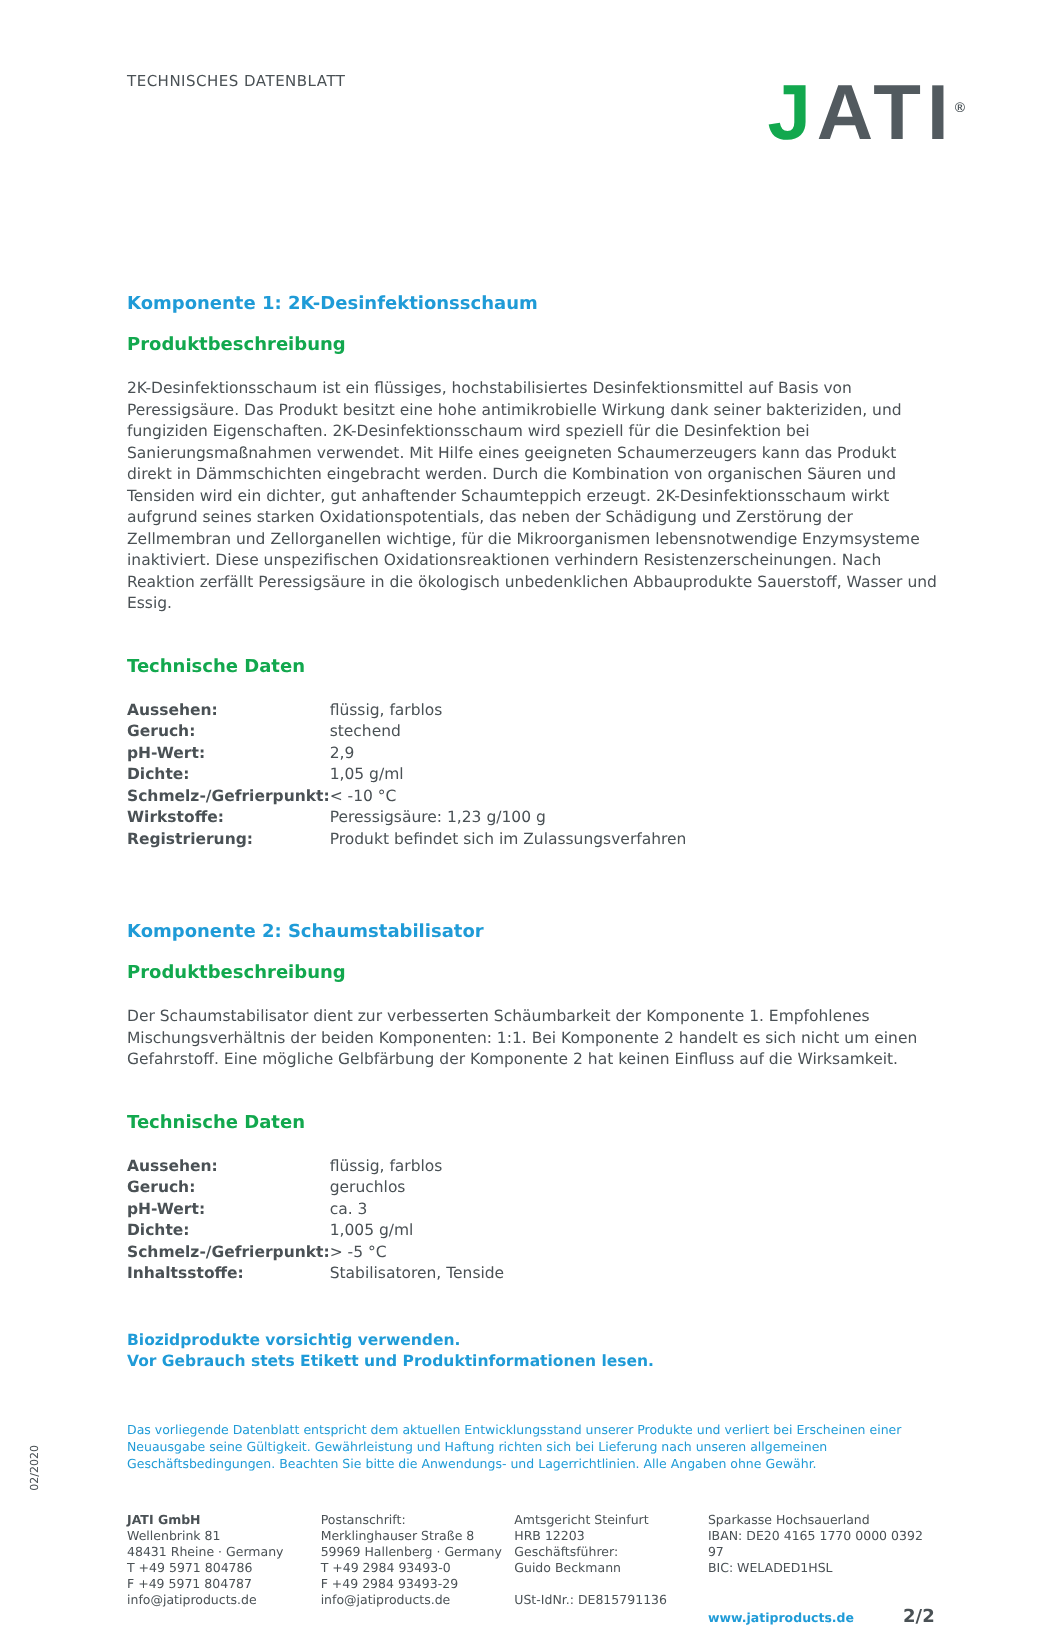TECHNISCHES DATENBLATT
JATI<sup>®</sup>
Komponente 1: 2K-Desinfektionsschaum
Produktbeschreibung
2K-Desinfektionsschaum ist ein flüssiges, hochstabilisiertes Desinfektionsmittel auf Basis von Peressigsäure. Das Produkt besitzt eine hohe antimikrobielle Wirkung dank seiner bakteriziden, und fungiziden Eigenschaften. 2K-Desinfektions­schaum wird speziell für die Desinfektion bei Sanierungsmaßnahmen verwendet. Mit Hilfe eines geeigneten Schaum­erzeugers kann das Produkt direkt in Dämmschichten eingebracht werden. Durch die Kombination von organischen Säuren und Tensiden wird ein dichter, gut anhaftender Schaumteppich erzeugt. 2K-Desinfektionsschaum wirkt aufgrund seines starken Oxidationspotentials, das neben der Schädigung und Zerstörung der Zellmembran und Zellorganellen wichtige, für die Mikroorganismen lebensnotwendige Enzymsysteme inaktiviert. Diese unspezifischen Oxidationsreaktio­nen verhindern Resistenzerscheinungen. Nach Reaktion zerfällt Peressigsäure in die ökologisch unbedenklichen Abbau­produkte Sauerstoff, Wasser und Essig.
Technische Daten
| Aussehen: | flüssig, farblos |
| Geruch: | stechend |
| pH-Wert: | 2,9 |
| Dichte: | 1,05 g/ml |
| Schmelz-/Gefrierpunkt: | < -10 °C |
| Wirkstoffe: | Peressigsäure: 1,23 g/100 g |
| Registrierung: | Produkt befindet sich im Zulassungsverfahren |
Komponente 2: Schaumstabilisator
Produktbeschreibung
Der Schaumstabilisator dient zur verbesserten Schäumbarkeit der Komponente 1. Empfohlenes Mischungsverhältnis der beiden Komponenten: 1:1. Bei Komponente 2 handelt es sich nicht um einen Gefahrstoff. Eine mögliche Gelbfärbung der Komponente 2 hat keinen Einfluss auf die Wirksamkeit.
Technische Daten
| Aussehen: | flüssig, farblos |
| Geruch: | geruchlos |
| pH-Wert: | ca. 3 |
| Dichte: | 1,005 g/ml |
| Schmelz-/Gefrierpunkt: | > -5 °C |
| Inhaltsstoffe: | Stabilisatoren, Tenside |
Biozidprodukte vorsichtig verwenden.
Vor Gebrauch stets Etikett und Produktinformationen lesen.
Das vorliegende Datenblatt entspricht dem aktuellen Entwicklungsstand unserer Produkte und verliert bei Erscheinen einer Neuausgabe seine Gültigkeit. Gewährleistung und Haftung richten sich bei Lieferung nach unseren allgemeinen Geschäftsbedingungen. Beachten Sie bitte die Anwendungs- und Lagerrichtlinien. Alle Angaben ohne Gewähr.
JATI GmbH
Wellenbrink 81
48431 Rheine · Germany
T +49 5971 804786
F +49 5971 804787
info@jatiproducts.de
Postanschrift:
Merklinghauser Straße 8
59969 Hallenberg · Germany
T +49 2984 93493-0
F +49 2984 93493-29
info@jatiproducts.de
Amtsgericht Steinfurt
HRB 12203
Geschäftsführer:
Guido Beckmann
USt-IdNr.: DE815791136
Sparkasse Hochsauerland
IBAN: DE20 4165 1770 0000 0392 97
BIC: WELADED1HSL
www.jatiproducts.de 2/2
02/2020